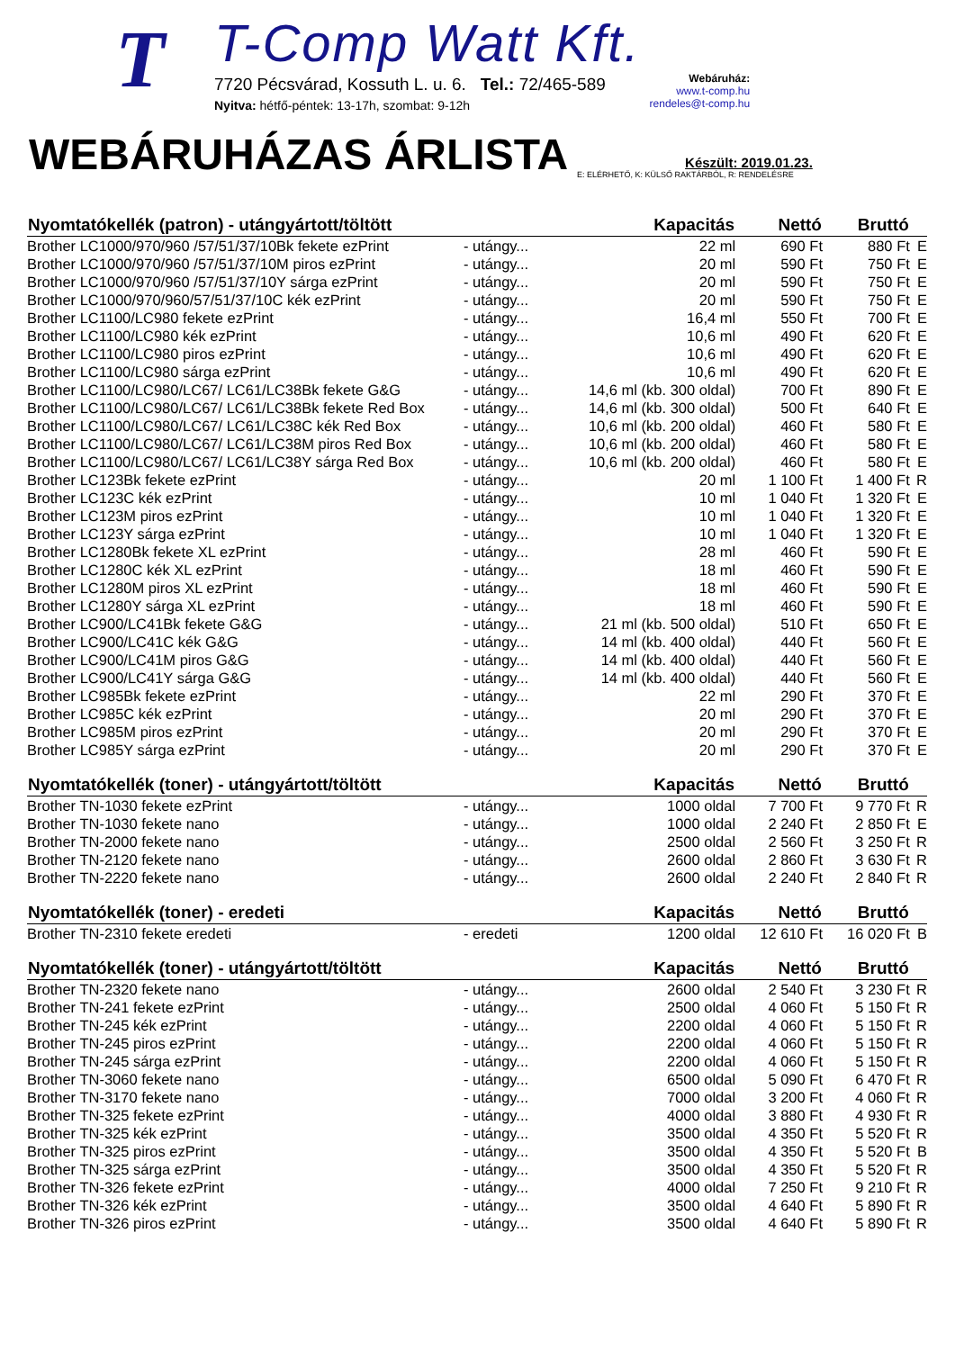T
T-Comp Watt Kft.
7720 Pécsvárad, Kossuth L. u. 6. Tel.: 72/465-589
Nyitva: hétfő-péntek: 13-17h, szombat: 9-12h
Webáruház:
www.t-comp.hu
rendeles@t-comp.hu
WEBÁRUHÁZAS ÁRLISTA
Készült: 2019.01.23.
E: ELÉRHETŐ, K: KÜLSŐ RAKTÁRBÓL, R: RENDELÉSRE
| Nyomtatókellék (patron) - utángyártott/töltött | | Kapacitás | Nettó | Bruttó | |
| --- | --- | --- | --- | --- | --- |
| Brother LC1000/970/960 /57/51/37/10Bk fekete ezPrint | - utángy... | 22 ml | 690 Ft | 880 Ft | E |
| Brother LC1000/970/960 /57/51/37/10M piros ezPrint | - utángy... | 20 ml | 590 Ft | 750 Ft | E |
| Brother LC1000/970/960 /57/51/37/10Y sárga ezPrint | - utángy... | 20 ml | 590 Ft | 750 Ft | E |
| Brother LC1000/970/960/57/51/37/10C kék ezPrint | - utángy... | 20 ml | 590 Ft | 750 Ft | E |
| Brother LC1100/LC980 fekete ezPrint | - utángy... | 16,4 ml | 550 Ft | 700 Ft | E |
| Brother LC1100/LC980 kék ezPrint | - utángy... | 10,6 ml | 490 Ft | 620 Ft | E |
| Brother LC1100/LC980 piros ezPrint | - utángy... | 10,6 ml | 490 Ft | 620 Ft | E |
| Brother LC1100/LC980 sárga ezPrint | - utángy... | 10,6 ml | 490 Ft | 620 Ft | E |
| Brother LC1100/LC980/LC67/ LC61/LC38Bk fekete G&G | - utángy... | 14,6 ml (kb. 300 oldal) | 700 Ft | 890 Ft | E |
| Brother LC1100/LC980/LC67/ LC61/LC38Bk fekete Red Box | - utángy... | 14,6 ml (kb. 300 oldal) | 500 Ft | 640 Ft | E |
| Brother LC1100/LC980/LC67/ LC61/LC38C kék Red Box | - utángy... | 10,6 ml (kb. 200 oldal) | 460 Ft | 580 Ft | E |
| Brother LC1100/LC980/LC67/ LC61/LC38M piros Red Box | - utángy... | 10,6 ml (kb. 200 oldal) | 460 Ft | 580 Ft | E |
| Brother LC1100/LC980/LC67/ LC61/LC38Y sárga Red Box | - utángy... | 10,6 ml (kb. 200 oldal) | 460 Ft | 580 Ft | E |
| Brother LC123Bk fekete ezPrint | - utángy... | 20 ml | 1 100 Ft | 1 400 Ft | R |
| Brother LC123C kék ezPrint | - utángy... | 10 ml | 1 040 Ft | 1 320 Ft | E |
| Brother LC123M piros ezPrint | - utángy... | 10 ml | 1 040 Ft | 1 320 Ft | E |
| Brother LC123Y sárga ezPrint | - utángy... | 10 ml | 1 040 Ft | 1 320 Ft | E |
| Brother LC1280Bk fekete XL ezPrint | - utángy... | 28 ml | 460 Ft | 590 Ft | E |
| Brother LC1280C kék XL ezPrint | - utángy... | 18 ml | 460 Ft | 590 Ft | E |
| Brother LC1280M piros XL ezPrint | - utángy... | 18 ml | 460 Ft | 590 Ft | E |
| Brother LC1280Y sárga XL ezPrint | - utángy... | 18 ml | 460 Ft | 590 Ft | E |
| Brother LC900/LC41Bk fekete G&G | - utángy... | 21 ml (kb. 500 oldal) | 510 Ft | 650 Ft | E |
| Brother LC900/LC41C kék G&G | - utángy... | 14 ml (kb. 400 oldal) | 440 Ft | 560 Ft | E |
| Brother LC900/LC41M piros G&G | - utángy... | 14 ml (kb. 400 oldal) | 440 Ft | 560 Ft | E |
| Brother LC900/LC41Y sárga G&G | - utángy... | 14 ml (kb. 400 oldal) | 440 Ft | 560 Ft | E |
| Brother LC985Bk fekete ezPrint | - utángy... | 22 ml | 290 Ft | 370 Ft | E |
| Brother LC985C kék ezPrint | - utángy... | 20 ml | 290 Ft | 370 Ft | E |
| Brother LC985M piros ezPrint | - utángy... | 20 ml | 290 Ft | 370 Ft | E |
| Brother LC985Y sárga ezPrint | - utángy... | 20 ml | 290 Ft | 370 Ft | E |
| Nyomtatókellék (toner) - utángyártott/töltött | | Kapacitás | Nettó | Bruttó | |
| Brother TN-1030 fekete ezPrint | - utángy... | 1000 oldal | 7 700 Ft | 9 770 Ft | R |
| Brother TN-1030 fekete nano | - utángy... | 1000 oldal | 2 240 Ft | 2 850 Ft | E |
| Brother TN-2000 fekete nano | - utángy... | 2500 oldal | 2 560 Ft | 3 250 Ft | R |
| Brother TN-2120 fekete nano | - utángy... | 2600 oldal | 2 860 Ft | 3 630 Ft | R |
| Brother TN-2220 fekete nano | - utángy... | 2600 oldal | 2 240 Ft | 2 840 Ft | R |
| Nyomtatókellék (toner) - eredeti | | Kapacitás | Nettó | Bruttó | |
| Brother TN-2310 fekete eredeti | - eredeti | 1200 oldal | 12 610 Ft | 16 020 Ft | B |
| Nyomtatókellék (toner) - utángyártott/töltött | | Kapacitás | Nettó | Bruttó | |
| Brother TN-2320 fekete nano | - utángy... | 2600 oldal | 2 540 Ft | 3 230 Ft | R |
| Brother TN-241 fekete ezPrint | - utángy... | 2500 oldal | 4 060 Ft | 5 150 Ft | R |
| Brother TN-245 kék ezPrint | - utángy... | 2200 oldal | 4 060 Ft | 5 150 Ft | R |
| Brother TN-245 piros ezPrint | - utángy... | 2200 oldal | 4 060 Ft | 5 150 Ft | R |
| Brother TN-245 sárga ezPrint | - utángy... | 2200 oldal | 4 060 Ft | 5 150 Ft | R |
| Brother TN-3060 fekete nano | - utángy... | 6500 oldal | 5 090 Ft | 6 470 Ft | R |
| Brother TN-3170 fekete nano | - utángy... | 7000 oldal | 3 200 Ft | 4 060 Ft | R |
| Brother TN-325 fekete ezPrint | - utángy... | 4000 oldal | 3 880 Ft | 4 930 Ft | R |
| Brother TN-325 kék ezPrint | - utángy... | 3500 oldal | 4 350 Ft | 5 520 Ft | R |
| Brother TN-325 piros ezPrint | - utángy... | 3500 oldal | 4 350 Ft | 5 520 Ft | B |
| Brother TN-325 sárga ezPrint | - utángy... | 3500 oldal | 4 350 Ft | 5 520 Ft | R |
| Brother TN-326 fekete ezPrint | - utángy... | 4000 oldal | 7 250 Ft | 9 210 Ft | R |
| Brother TN-326 kék ezPrint | - utángy... | 3500 oldal | 4 640 Ft | 5 890 Ft | R |
| Brother TN-326 piros ezPrint | - utángy... | 3500 oldal | 4 640 Ft | 5 890 Ft | R |